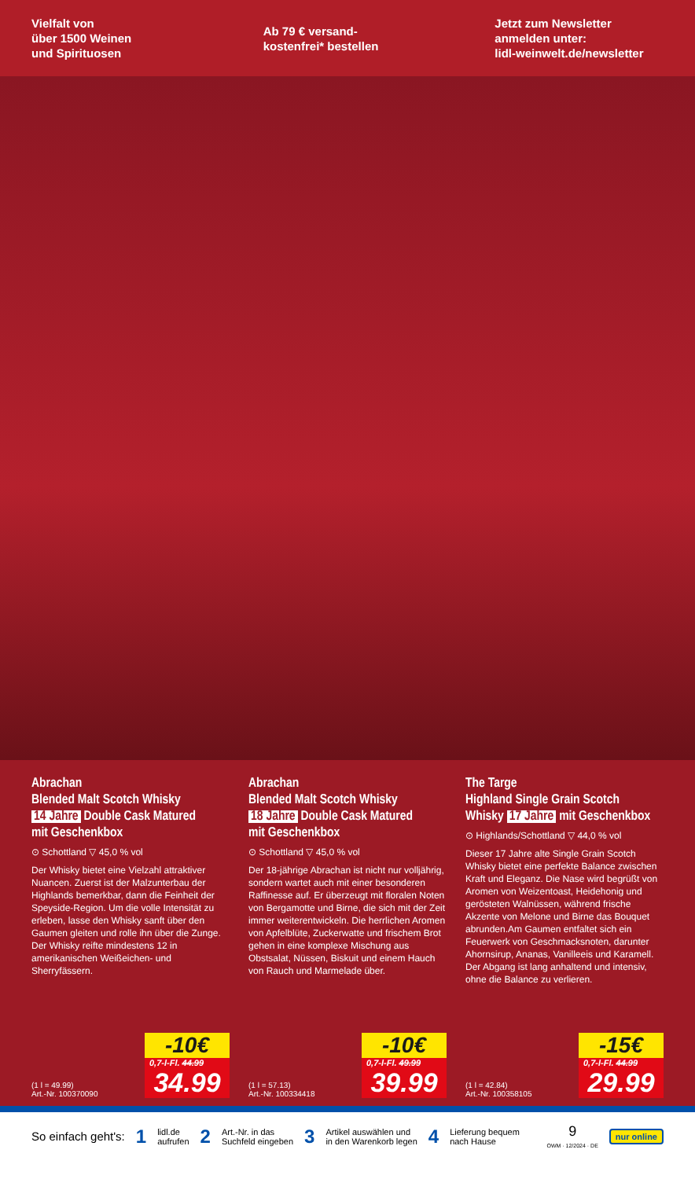Vielfalt von
über 1500 Weinen
und Spirituosen
Ab 79 € versand-
kostenfrei* bestellen
Jetzt zum Newsletter
anmelden unter:
lidl-weinwelt.de/newsletter
Abrachan
Blended Malt Scotch Whisky
14 Jahre Double Cask Matured
mit Geschenkbox
⊙ Schottland ▽ 45,0 % vol
Der Whisky bietet eine Vielzahl attraktiver Nuancen. Zuerst ist der Malzunterbau der Highlands bemerkbar, dann die Feinheit der Speyside-Region. Um die volle Intensität zu erleben, lasse den Whisky sanft über den Gaumen gleiten und rolle ihn über die Zunge. Der Whisky reifte mindestens 12 in amerikanischen Weißeichen- und Sherryfässern.
(1 l = 49.99)
Art.-Nr. 100370090
-10€
0,7-l-Fl. 44.99
34.99
Abrachan
Blended Malt Scotch Whisky
18 Jahre Double Cask Matured
mit Geschenkbox
⊙ Schottland ▽ 45,0 % vol
Der 18-jährige Abrachan ist nicht nur volljährig, sondern wartet auch mit einer besonderen Raffinesse auf. Er überzeugt mit floralen Noten von Bergamotte und Birne, die sich mit der Zeit immer weiterentwickeln. Die herrlichen Aromen von Apfelblüte, Zuckerwatte und frischem Brot gehen in eine komplexe Mischung aus Obstsalat, Nüssen, Biskuit und einem Hauch von Rauch und Marmelade über.
(1 l = 57.13)
Art.-Nr. 100334418
-10€
0,7-l-Fl. 49.99
39.99
The Targe
Highland Single Grain Scotch
Whisky 17 Jahre mit Geschenkbox
⊙ Highlands/Schottland ▽ 44,0 % vol
Dieser 17 Jahre alte Single Grain Scotch Whisky bietet eine perfekte Balance zwischen Kraft und Eleganz. Die Nase wird begrüßt von Aromen von Weizentoast, Heidehonig und gerösteten Walnüssen, während frische Akzente von Melone und Birne das Bouquet abrunden.Am Gaumen entfaltet sich ein Feuerwerk von Geschmacksnoten, darunter Ahornsirup, Ananas, Vanilleeis und Karamell. Der Abgang ist lang anhaltend und intensiv, ohne die Balance zu verlieren.
(1 l = 42.84)
Art.-Nr. 100358105
-15€
0,7-l-Fl. 44.99
29.99
So einfach geht's: 1 lidl.de
aufrufen 2 Art.-Nr. in das
Suchfeld eingeben 3 Artikel auswählen und
in den Warenkorb legen 4 Lieferung bequem
nach Hause 9
OWM · 12/2024 · DE nur online